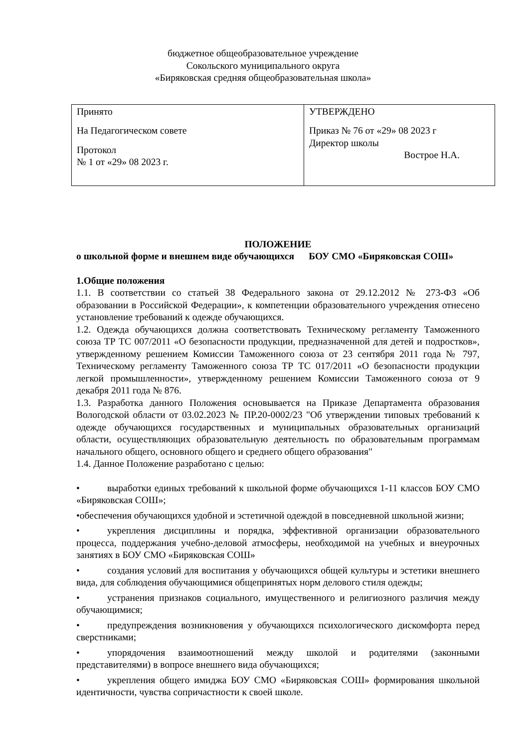бюджетное общеобразовательное учреждение
Сокольского муниципального округа
«Биряковская средняя общеобразовательная школа»
| Принято На Педагогическом совете Протокол № 1 от «29» 08 2023 г. | УТВЕРЖДЕНО Приказ № 76 от «29» 08 2023 г Директор школы Вострое Н.А. |
ПОЛОЖЕНИЕ
о школьной форме и внешнем виде обучающихся БОУ СМО «Биряковская СОШ»
1.Общие положения
1.1. В соответствии со статьей 38 Федерального закона от 29.12.2012 № 273-ФЗ «Об образовании в Российской Федерации», к компетенции образовательного учреждения отнесено установление требований к одежде обучающихся.
1.2. Одежда обучающихся должна соответствовать Техническому регламенту Таможенного союза ТР ТС 007/2011 «О безопасности продукции, предназначенной для детей и подростков», утвержденному решением Комиссии Таможенного союза от 23 сентября 2011 года № 797, Техническому регламенту Таможенного союза ТР ТС 017/2011 «О безопасности продукции легкой промышленности», утвержденному решением Комиссии Таможенного союза от 9 декабря 2011 года № 876.
1.3. Разработка данного Положения основывается на Приказе Департамента образования Вологодской области от 03.02.2023 № ПР.20-0002/23 "Об утверждении типовых требований к одежде обучающихся государственных и муниципальных образовательных организаций области, осуществляющих образовательную деятельность по образовательным программам начального общего, основного общего и среднего общего образования"
1.4. Данное Положение разработано с целью:
• выработки единых требований к школьной форме обучающихся 1-11 классов БОУ СМО «Биряковская СОШ»;
•обеспечения обучающихся удобной и эстетичной одеждой в повседневной школьной жизни;
• укрепления дисциплины и порядка, эффективной организации образовательного процесса, поддержания учебно-деловой атмосферы, необходимой на учебных и внеурочных занятиях в БОУ СМО «Биряковская СОШ»
• создания условий для воспитания у обучающихся общей культуры и эстетики внешнего вида, для соблюдения обучающимися общепринятых норм делового стиля одежды;
• устранения признаков социального, имущественного и религиозного различия между обучающимися;
• предупреждения возникновения у обучающихся психологического дискомфорта перед сверстниками;
• упорядочения взаимоотношений между школой и родителями (законными представителями) в вопросе внешнего вида обучающихся;
• укрепления общего имиджа БОУ СМО «Биряковская СОШ» формирования школьной идентичности, чувства сопричастности к своей школе.